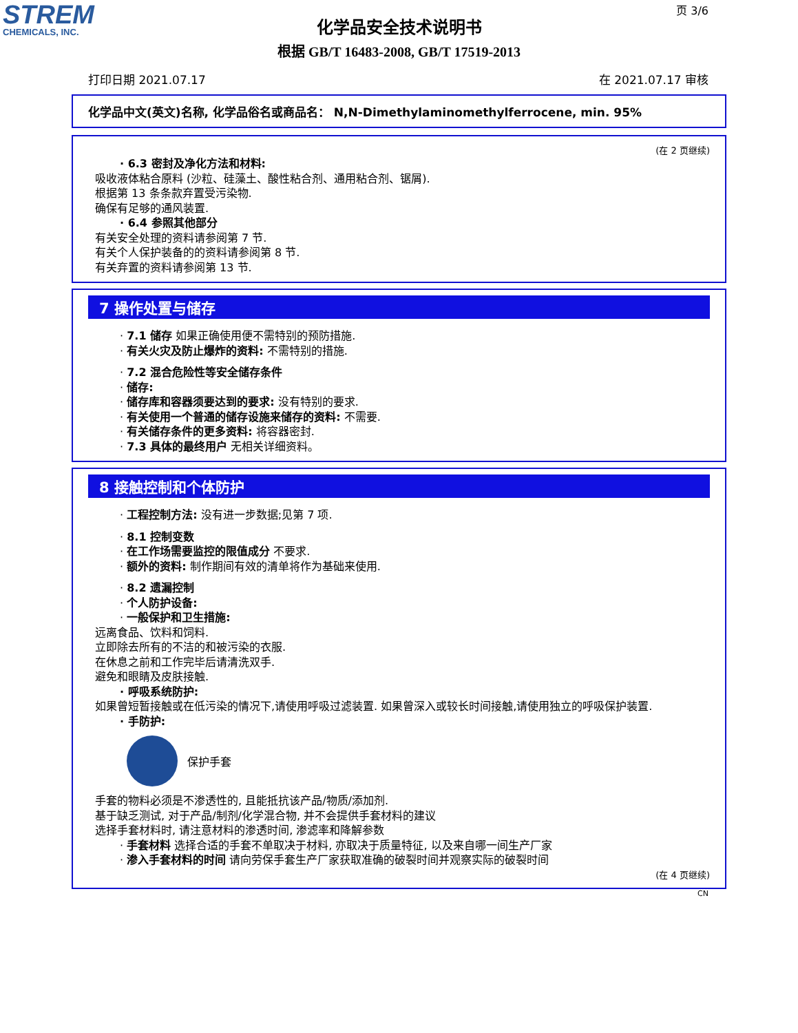STREM
CHEMICALS, INC.
页 3/6
化学品安全技术说明书
根据 GB/T 16483-2008, GB/T 17519-2013
打印日期 2021.07.17 在 2021.07.17 审核
化学品中文(英文)名称, 化学品俗名或商品名： N,N-Dimethylaminomethylferrocene, min. 95%
(在 2 页继续)
· 6.3 密封及净化方法和材料:
吸收液体粘合原料 (沙粒、硅藻土、酸性粘合剂、通用粘合剂、锯屑).
根据第 13 条条款弃置受污染物.
确保有足够的通风装置.
· 6.4 参照其他部分
有关安全处理的资料请参阅第 7 节.
有关个人保护装备的的资料请参阅第 8 节.
有关弃置的资料请参阅第 13 节.
7 操作处置与储存
· 7.1 储存 如果正确使用便不需特别的预防措施.
· 有关火灾及防止爆炸的资料: 不需特别的措施.
· 7.2 混合危险性等安全储存条件
· 储存:
· 储存库和容器须要达到的要求: 没有特别的要求.
· 有关使用一个普通的储存设施来储存的资料: 不需要.
· 有关储存条件的更多资料: 将容器密封.
· 7.3 具体的最终用户 无相关详细资料。
8 接触控制和个体防护
· 工程控制方法: 没有进一步数据;见第 7 项.
· 8.1 控制变数
· 在工作场需要监控的限值成分 不要求.
· 额外的资料: 制作期间有效的清单将作为基础来使用.
· 8.2 遗漏控制
· 个人防护设备:
· 一般保护和卫生措施:
远离食品、饮料和饲料.
立即除去所有的不洁的和被污染的衣服.
在休息之前和工作完毕后请清洗双手.
避免和眼睛及皮肤接触.
· 呼吸系统防护:
如果曾短暂接触或在低污染的情况下,请使用呼吸过滤装置. 如果曾深入或较长时间接触,请使用独立的呼吸保护装置.
· 手防护:
保护手套
手套的物料必须是不渗透性的, 且能抵抗该产品/物质/添加剂.
基于缺乏测试, 对于产品/制剂/化学混合物, 并不会提供手套材料的建议
选择手套材料时, 请注意材料的渗透时间, 渗滤率和降解参数
· 手套材料 选择合适的手套不单取决于材料, 亦取决于质量特征, 以及来自哪一间生产厂家
· 渗入手套材料的时间 请向劳保手套生产厂家获取准确的破裂时间并观察实际的破裂时间
(在 4 页继续)
CN